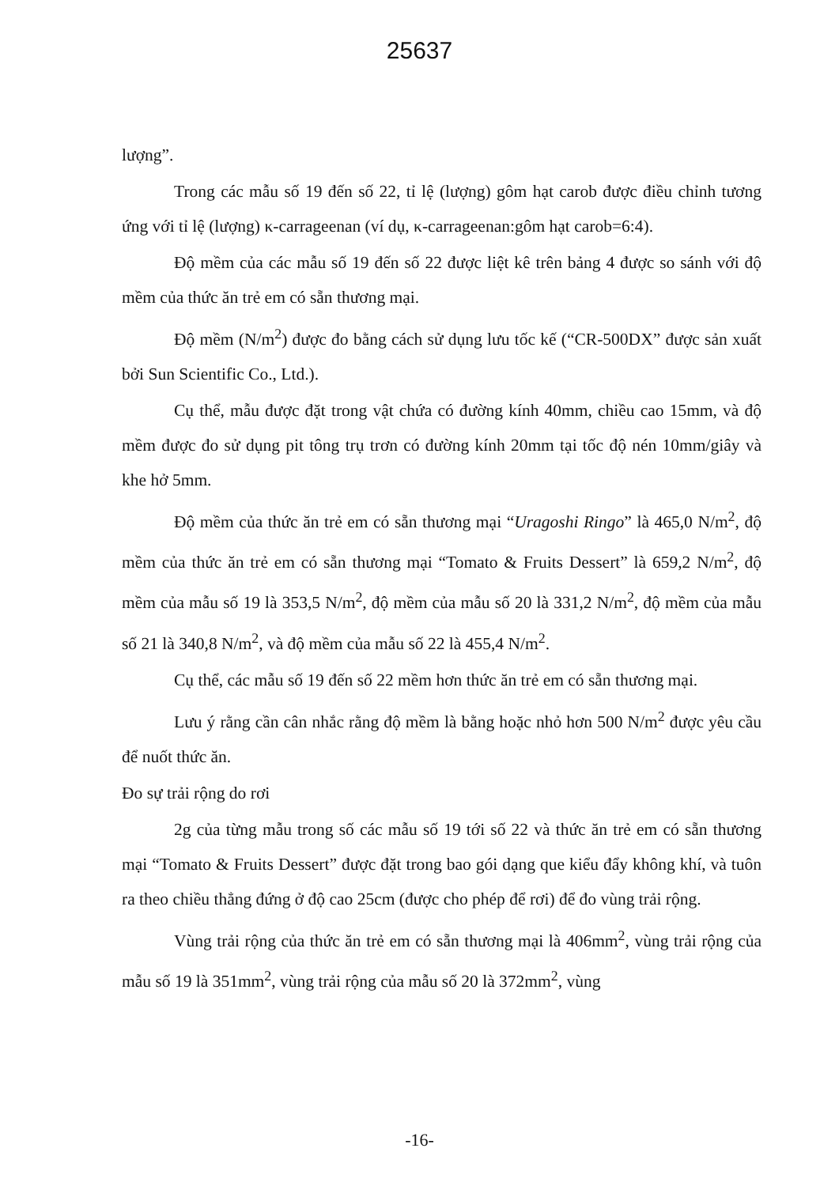25637
lượng”.
Trong các mẫu số 19 đến số 22, tỉ lệ (lượng) gôm hạt carob được điều chỉnh tương ứng với tỉ lệ (lượng) κ-carrageenan (ví dụ, κ-carrageenan:gôm hạt carob=6:4).
Độ mềm của các mẫu số 19 đến số 22 được liệt kê trên bảng 4 được so sánh với độ mềm của thức ăn trẻ em có sẵn thương mại.
Độ mềm (N/m<sup>2</sup>) được đo bằng cách sử dụng lưu tốc kế (“CR-500DX” được sản xuất bởi Sun Scientific Co., Ltd.).
Cụ thể, mẫu được đặt trong vật chứa có đường kính 40mm, chiều cao 15mm, và độ mềm được đo sử dụng pit tông trụ trơn có đường kính 20mm tại tốc độ nén 10mm/giây và khe hở 5mm.
Độ mềm của thức ăn trẻ em có sẵn thương mại “Uragoshi Ringo” là 465,0 N/m<sup>2</sup>, độ mềm của thức ăn trẻ em có sẵn thương mại “Tomato & Fruits Dessert” là 659,2 N/m<sup>2</sup>, độ mềm của mẫu số 19 là 353,5 N/m<sup>2</sup>, độ mềm của mẫu số 20 là 331,2 N/m<sup>2</sup>, độ mềm của mẫu số 21 là 340,8 N/m<sup>2</sup>, và độ mềm của mẫu số 22 là 455,4 N/m<sup>2</sup>.
Cụ thể, các mẫu số 19 đến số 22 mềm hơn thức ăn trẻ em có sẵn thương mại.
Lưu ý rằng cần cân nhắc rằng độ mềm là bằng hoặc nhỏ hơn 500 N/m<sup>2</sup> được yêu cầu để nuốt thức ăn.
Đo sự trải rộng do rơi
2g của từng mẫu trong số các mẫu số 19 tới số 22 và thức ăn trẻ em có sẵn thương mại “Tomato & Fruits Dessert” được đặt trong bao gói dạng que kiểu đẩy không khí, và tuôn ra theo chiều thẳng đứng ở độ cao 25cm (được cho phép để rơi) để đo vùng trải rộng.
Vùng trải rộng của thức ăn trẻ em có sẵn thương mại là 406mm<sup>2</sup>, vùng trải rộng của mẫu số 19 là 351mm<sup>2</sup>, vùng trải rộng của mẫu số 20 là 372mm<sup>2</sup>, vùng
-16-